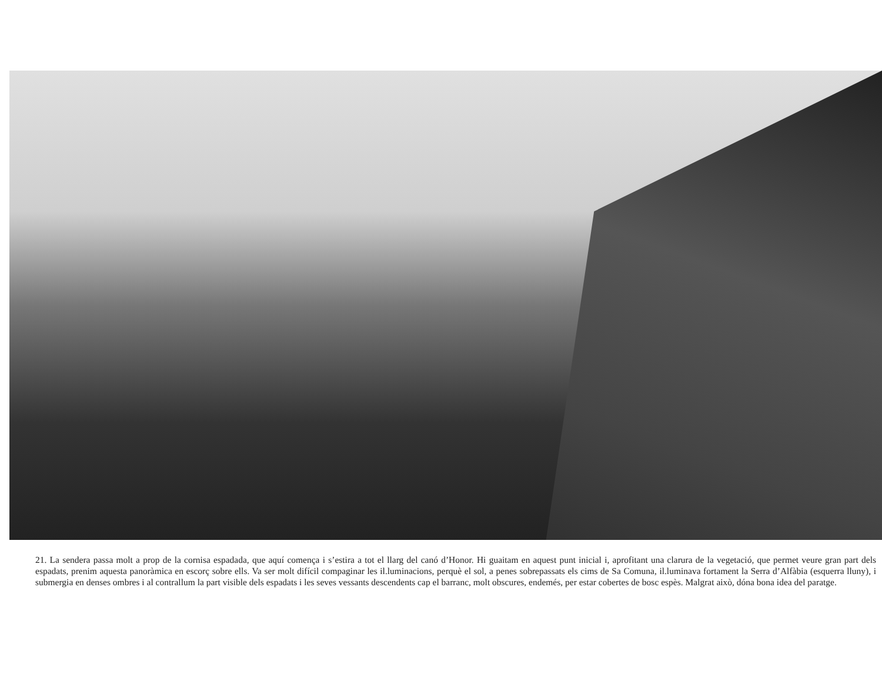21. La sendera passa molt a prop de la cornisa espadada, que aquí comença i s’estira a tot el llarg del canó d’Honor. Hi guaitam en aquest punt inicial i, aprofitant una clarura de la vegetació, que permet veure gran part dels espadats, prenim aquesta panoràmica en escorç sobre ells. Va ser molt difícil compaginar les il.luminacions, perquè el sol, a penes sobrepassats els cims de Sa Comuna, il.luminava fortament la Serra d’Alfàbia (esquerra lluny), i submergia en denses ombres i al contrallum la part visible dels espadats i les seves vessants descendents cap el barranc, molt obscures, endemés, per estar cobertes de bosc espès. Malgrat això, dóna bona idea del paratge.